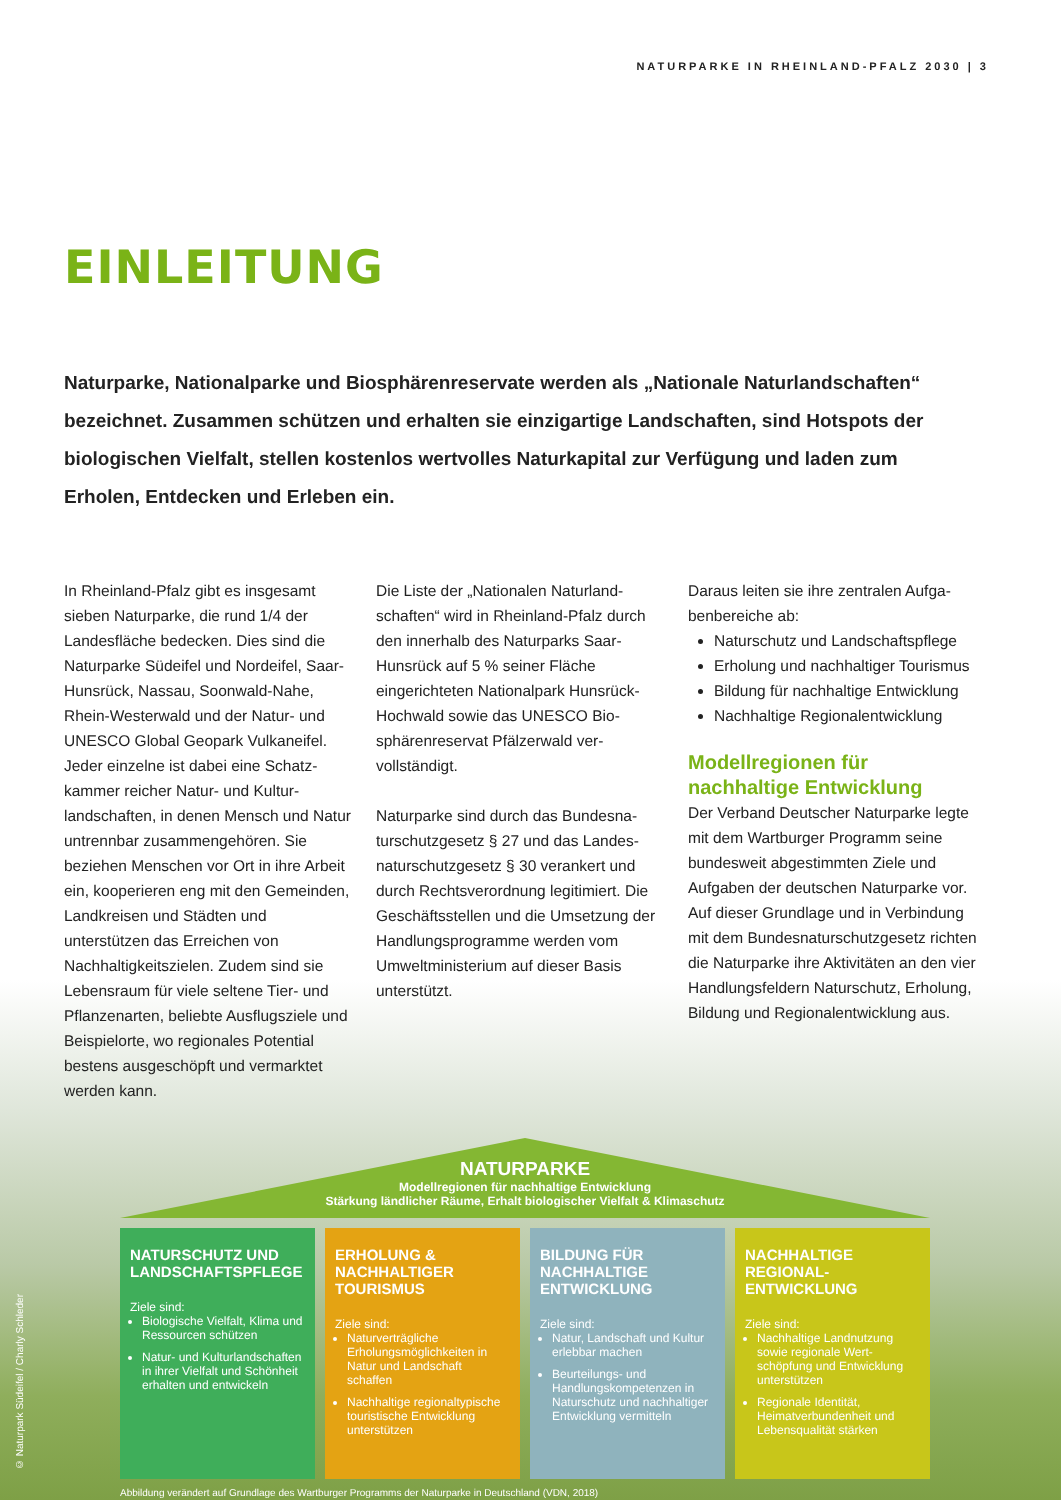NATURPARKE IN RHEINLAND-PFALZ 2030 | 3
EINLEITUNG
Naturparke, Nationalparke und Biosphärenreservate werden als „Nationale Naturlandschaften“ bezeichnet. Zusammen schützen und erhalten sie einzigartige Landschaften, sind Hotspots der biologischen Vielfalt, stellen kostenlos wertvolles Naturkapital zur Verfügung und laden zum Erholen, Entdecken und Erleben ein.
In Rheinland-Pfalz gibt es insgesamt sieben Naturparke, die rund 1/4 der Landesfläche bedecken. Dies sind die Naturparke Südeifel und Nordeifel, Saar-Hunsrück, Nassau, Soonwald-Nahe, Rhein-Westerwald und der Natur- und UNESCO Global Geopark Vulkaneifel. Jeder einzelne ist dabei eine Schatz­kammer reicher Natur- und Kultur­landschaften, in denen Mensch und Natur untrennbar zusammengehören. Sie beziehen Menschen vor Ort in ihre Arbeit ein, kooperieren eng mit den Gemeinden, Landkreisen und Städten und unterstützen das Erreichen von Nachhaltigkeitszielen. Zudem sind sie Lebensraum für viele seltene Tier- und Pflanzenarten, beliebte Ausflugsziele und Beispielorte, wo regionales Poten­tial bestens ausgeschöpft und vermark­tet werden kann.
Die Liste der „Nationalen Naturland­schaften“ wird in Rheinland-Pfalz durch den innerhalb des Naturparks Saar-Hunsrück auf 5 % seiner Fläche eingerichteten Nationalpark Hunsrück-Hochwald sowie das UNESCO Bio­sphärenreservat Pfälzerwald ver­vollständigt.
Naturparke sind durch das Bundesna­turschutzgesetz § 27 und das Landes­naturschutzgesetz § 30 verankert und durch Rechtsverordnung legitimiert. Die Geschäftsstellen und die Umsetzung der Handlungsprogramme werden vom Umweltministerium auf dieser Basis unterstützt.
Daraus leiten sie ihre zentralen Aufga­benbereiche ab:
Naturschutz und Landschaftspflege
Erholung und nachhaltiger Tourismus
Bildung für nachhaltige Entwicklung
Nachhaltige Regionalentwicklung
Modellregionen für nachhaltige Entwicklung
Der Verband Deutscher Naturparke legte mit dem Wartburger Programm seine bundesweit abgestimmten Ziele und Aufgaben der deutschen Natur­parke vor. Auf dieser Grundlage und in Verbindung mit dem Bundesnatur­schutzgesetz richten die Naturparke ihre Aktivitäten an den vier Handlungs­feldern Naturschutz, Erholung, Bildung und Regionalentwicklung aus.
NATURPARKE
Modellregionen für nachhaltige Entwicklung
Stärkung ländlicher Räume, Erhalt biologischer Vielfalt & Klimaschutz
NATURSCHUTZ UND LANDSCHAFTSPFLEGE
Ziele sind:
Biologische Vielfalt, Klima und Ressourcen schützen
Natur- und Kulturland­schaften in ihrer Vielfalt und Schönheit erhalten und entwickeln
ERHOLUNG & NACHHALTIGER TOURISMUS
Ziele sind:
Naturverträgliche Erholungsmöglichkeiten in Natur und Landschaft schaffen
Nachhaltige regional­typische touristische Entwicklung unterstützen
BILDUNG FÜR NACHHALTIGE ENTWICKLUNG
Ziele sind:
Natur, Landschaft und Kultur erlebbar machen
Beurteilungs- und Handlungskompetenzen in Naturschutz und nachhaltiger Entwicklung vermitteln
NACHHALTIGE REGIONAL­ENTWICKLUNG
Ziele sind:
Nachhaltige Landnutzung sowie regionale Wert­schöpfung und Entwick­lung unterstützen
Regionale Identität, Heimatverbundenheit und Lebensqualität stärken
Abbildung verändert auf Grundlage des Wartburger Programms der Naturparke in Deutschland (VDN, 2018)
© Naturpark Südeifel / Charly Schleder